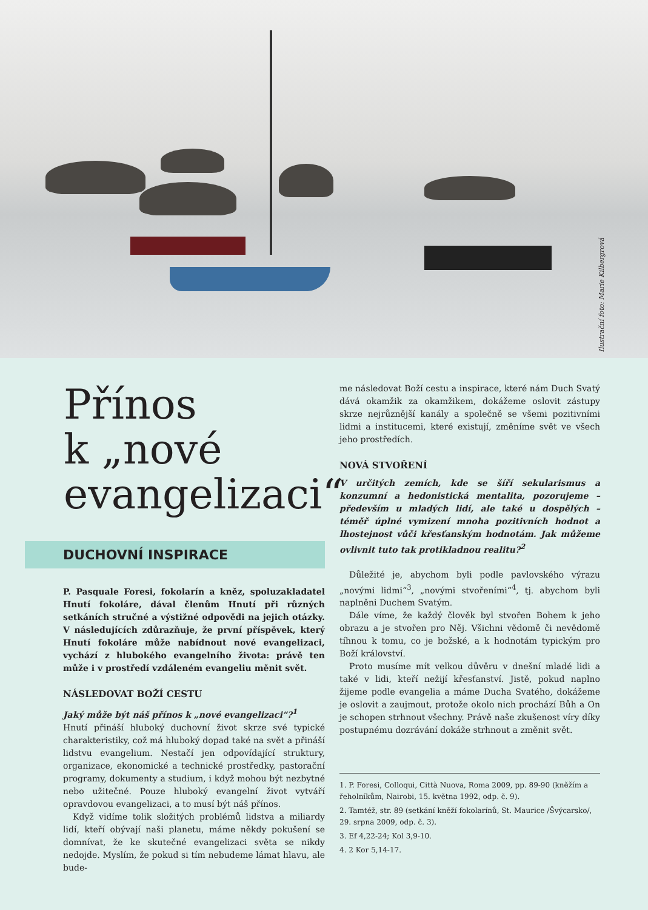Ilustrační foto: Marie Kilbergrová
Přínos
k „nové
evangelizaci“
DUCHOVNÍ INSPIRACE
P. Pasquale Foresi, fokolarín a kněz, spoluzakladatel Hnutí fokoláre, dával členům Hnutí při různých setkáních stručné a výstižné odpovědi na jejich otázky. V následujících zdůrazňuje, že první příspěvek, který Hnutí fokoláre může nabídnout nové evangelizaci, vychází z hlubokého evangelního života: právě ten může i v prostředí vzdáleném evangeliu měnit svět.
NÁSLEDOVAT BOŽÍ CESTU
Jaký může být náš přínos k „nové evangelizaci“?<sup>1</sup>
Hnutí přináší hluboký duchovní život skrze své typické charakteristiky, což má hluboký dopad také na svět a přináší lidstvu evangelium. Nestačí jen odpovídající struktury, organizace, ekonomické a technické prostředky, pastorační programy, dokumenty a studium, i když mohou být nezbytné nebo užitečné. Pouze hluboký evangelní život vytváří opravdovou evangelizaci, a to musí být náš přínos.
Když vidíme tolik složitých problémů lidstva a miliardy lidí, kteří obývají naši planetu, máme někdy pokušení se domnívat, že ke skutečné evangelizaci světa se nikdy nedojde. Myslím, že pokud si tím nebudeme lámat hlavu, ale bude-
me následovat Boží cestu a inspirace, které nám Duch Svatý dává okamžik za okamžikem, dokážeme oslovit zástupy skrze nejrůznější kanály a společně se všemi pozitivními lidmi a institucemi, které existují, změníme svět ve všech jeho prostředích.
NOVÁ STVOŘENÍ
V určitých zemích, kde se šíří sekularismus a konzumní a hedonistická mentalita, pozorujeme – především u mladých lidí, ale také u dospělých – téměř úplné vymizení mnoha pozitivních hodnot a lhostejnost vůči křesťanským hodnotám. Jak můžeme ovlivnit tuto tak protikladnou realitu?<sup>2</sup>
Důležité je, abychom byli podle pavlovského výrazu „novými lidmi“<sup>3</sup>, „novými stvořeními“<sup>4</sup>, tj. abychom byli naplněni Duchem Svatým.
Dále víme, že každý člověk byl stvořen Bohem k jeho obrazu a je stvořen pro Něj. Všichni vědomě či nevědomě tíhnou k tomu, co je božské, a k hodnotám typickým pro Boží království.
Proto musíme mít velkou důvěru v dnešní mladé lidi a také v lidi, kteří nežijí křesťanství. Jistě, pokud naplno žijeme podle evangelia a máme Ducha Svatého, dokážeme je oslovit a zaujmout, protože okolo nich prochází Bůh a On je schopen strhnout všechny. Právě naše zkušenost víry díky postupnému dozrávání dokáže strhnout a změnit svět.
1. P. Foresi, Colloqui, Città Nuova, Roma 2009, pp. 89-90 (kněžím a řeholníkům, Nairobi, 15. května 1992, odp. č. 9).
2. Tamtéž, str. 89 (setkání kněží fokolarínů, St. Maurice /Švýcarsko/, 29. srpna 2009, odp. č. 3).
3. Ef 4,22-24; Kol 3,9-10.
4. 2 Kor 5,14-17.